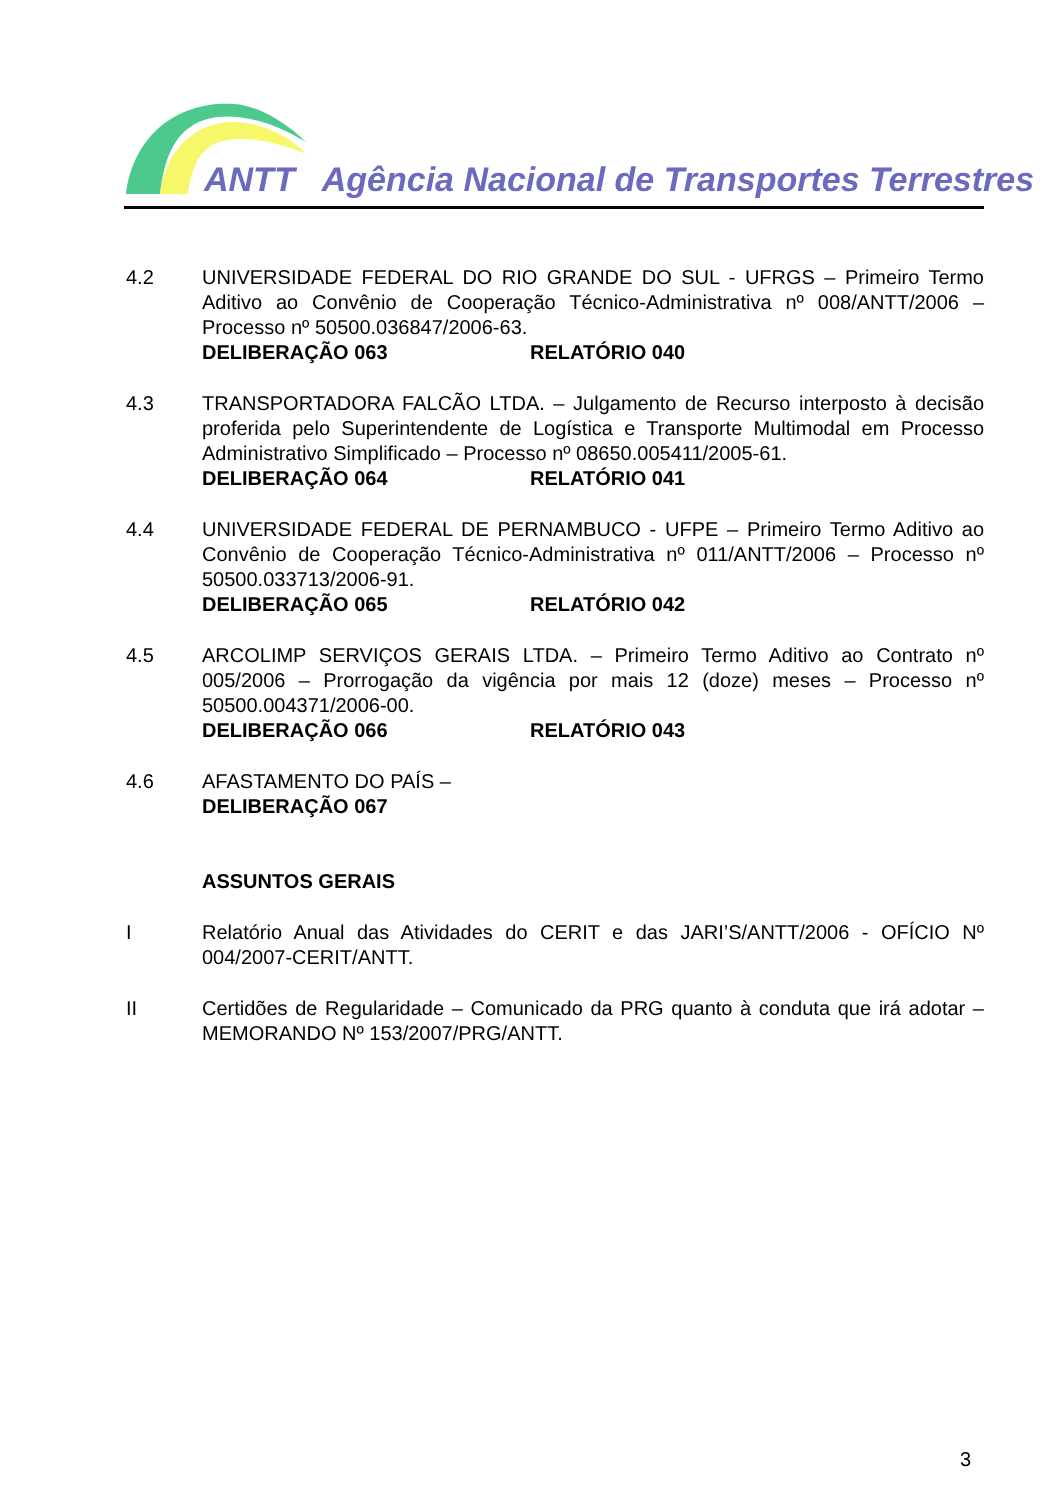ANTT Agência Nacional de Transportes Terrestres
4.2 UNIVERSIDADE FEDERAL DO RIO GRANDE DO SUL - UFRGS – Primeiro Termo Aditivo ao Convênio de Cooperação Técnico-Administrativa nº 008/ANTT/2006 – Processo nº 50500.036847/2006-63.
DELIBERAÇÃO 063 RELATÓRIO 040
4.3 TRANSPORTADORA FALCÃO LTDA. – Julgamento de Recurso interposto à decisão proferida pelo Superintendente de Logística e Transporte Multimodal em Processo Administrativo Simplificado – Processo nº 08650.005411/2005-61.
DELIBERAÇÃO 064 RELATÓRIO 041
4.4 UNIVERSIDADE FEDERAL DE PERNAMBUCO - UFPE – Primeiro Termo Aditivo ao Convênio de Cooperação Técnico-Administrativa nº 011/ANTT/2006 – Processo nº 50500.033713/2006-91.
DELIBERAÇÃO 065 RELATÓRIO 042
4.5 ARCOLIMP SERVIÇOS GERAIS LTDA. – Primeiro Termo Aditivo ao Contrato nº 005/2006 – Prorrogação da vigência por mais 12 (doze) meses – Processo nº 50500.004371/2006-00.
DELIBERAÇÃO 066 RELATÓRIO 043
4.6 AFASTAMENTO DO PAÍS –
DELIBERAÇÃO 067
ASSUNTOS GERAIS
I Relatório Anual das Atividades do CERIT e das JARI’S/ANTT/2006 - OFÍCIO Nº 004/2007-CERIT/ANTT.
II Certidões de Regularidade – Comunicado da PRG quanto à conduta que irá adotar – MEMORANDO Nº 153/2007/PRG/ANTT.
3